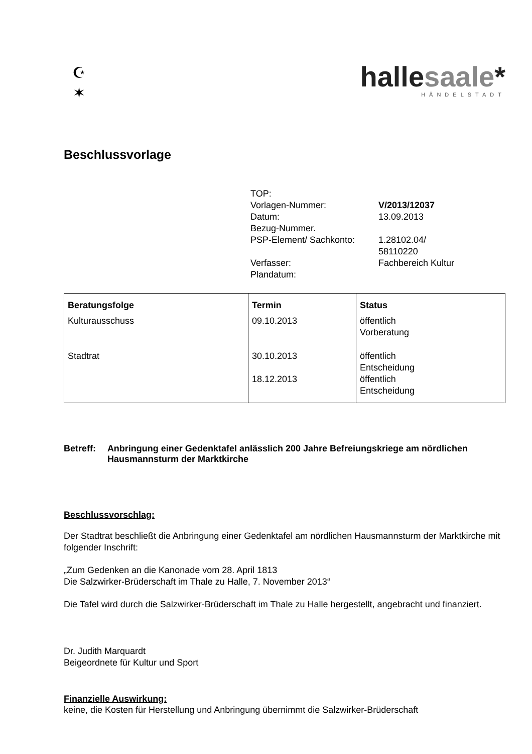☪
✶
hallesaale*
HÄNDELSTADT
Beschlussvorlage
| TOP: | |
| Vorlagen-Nummer: | V/2013/12037 |
| Datum: | 13.09.2013 |
| Bezug-Nummer. | |
| PSP-Element/ Sachkonto: | 1.28102.04/ 58110220 |
| Verfasser: | Fachbereich Kultur |
| Plandatum: | |
| Beratungsfolge | Termin | Status |
| --- | --- | --- |
| Kulturausschuss | 09.10.2013 | öffentlich Vorberatung |
| Stadtrat | 30.10.2013 18.12.2013 | öffentlich Entscheidung öffentlich Entscheidung |
Betreff: Anbringung einer Gedenktafel anlässlich 200 Jahre Befreiungskriege am nördlichen Hausmannsturm der Marktkirche
Beschlussvorschlag:
Der Stadtrat beschließt die Anbringung einer Gedenktafel am nördlichen Hausmannsturm der Marktkirche mit folgender Inschrift:
„Zum Gedenken an die Kanonade vom 28. April 1813
Die Salzwirker-Brüderschaft im Thale zu Halle, 7. November 2013“
Die Tafel wird durch die Salzwirker-Brüderschaft im Thale zu Halle hergestellt, angebracht und finanziert.
Dr. Judith Marquardt
Beigeordnete für Kultur und Sport
Finanzielle Auswirkung:
keine, die Kosten für Herstellung und Anbringung übernimmt die Salzwirker-Brüderschaft